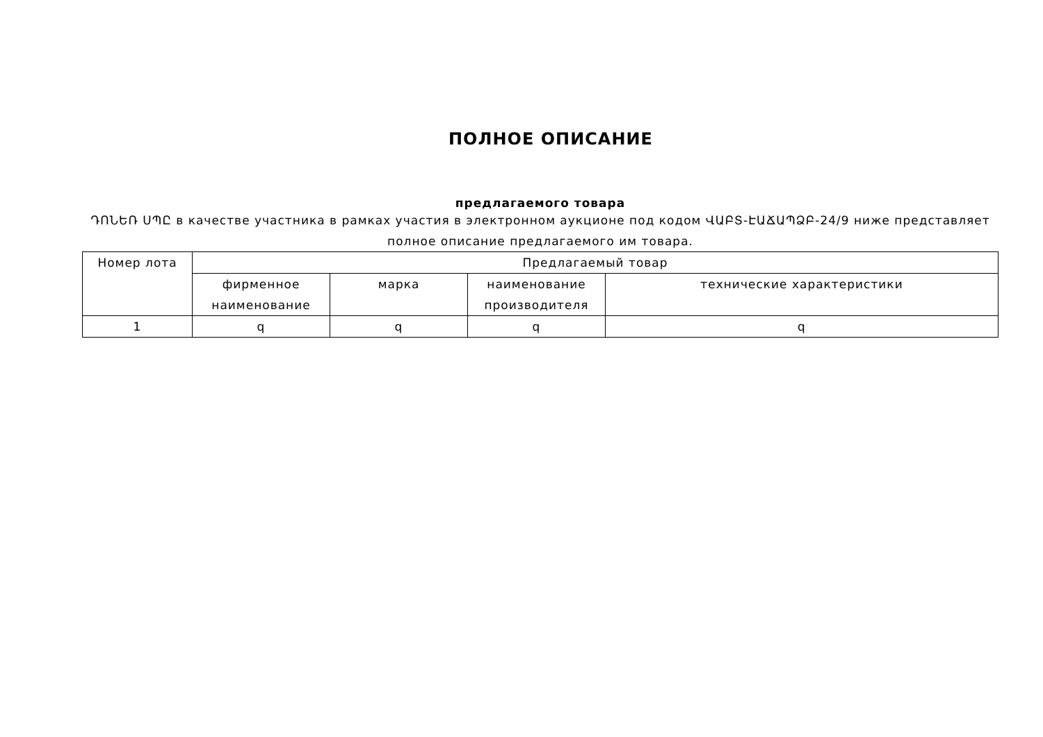ПОЛНОЕ ОПИСАНИЕ
предлагаемого товара
ԴՈՆԵՌ ՍՊԸ в качестве участника в рамках участия в электронном аукционе под кодом ՎԱԲՏ-ԷԱՃԱՊՁԲ-24/9 ниже представляет полное описание предлагаемого им товара.
| Номер лота | Предлагаемый товар | | | |
| --- | --- | --- | --- | --- |
| | фирменное наименование | марка | наименование производителя | технические характеристики |
| 1 | q | q | q | q |